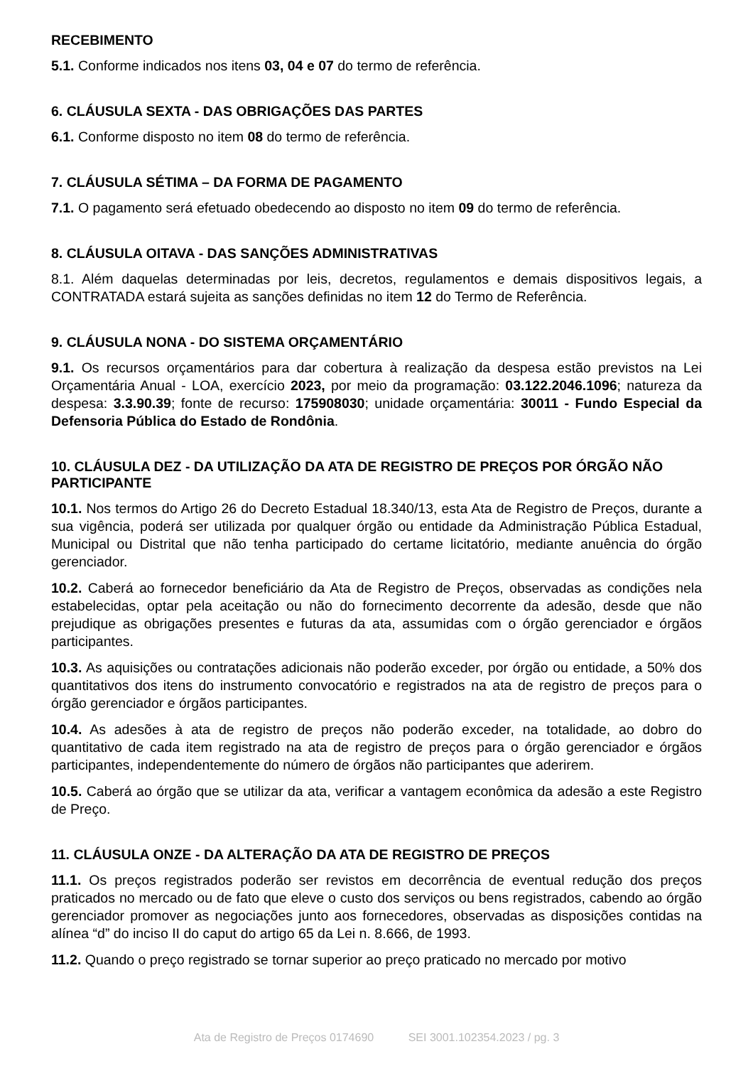RECEBIMENTO
5.1. Conforme indicados nos itens 03, 04 e 07 do termo de referência.
6. CLÁUSULA SEXTA - DAS OBRIGAÇÕES DAS PARTES
6.1. Conforme disposto no item 08 do termo de referência.
7. CLÁUSULA SÉTIMA – DA FORMA DE PAGAMENTO
7.1. O pagamento será efetuado obedecendo ao disposto no item 09 do termo de referência.
8. CLÁUSULA OITAVA - DAS SANÇÕES ADMINISTRATIVAS
8.1. Além daquelas determinadas por leis, decretos, regulamentos e demais dispositivos legais, a CONTRATADA estará sujeita as sanções definidas no item 12 do Termo de Referência.
9. CLÁUSULA NONA - DO SISTEMA ORÇAMENTÁRIO
9.1. Os recursos orçamentários para dar cobertura à realização da despesa estão previstos na Lei Orçamentária Anual - LOA, exercício 2023, por meio da programação: 03.122.2046.1096; natureza da despesa: 3.3.90.39; fonte de recurso: 175908030; unidade orçamentária: 30011 - Fundo Especial da Defensoria Pública do Estado de Rondônia.
10. CLÁUSULA DEZ - DA UTILIZAÇÃO DA ATA DE REGISTRO DE PREÇOS POR ÓRGÃO NÃO PARTICIPANTE
10.1. Nos termos do Artigo 26 do Decreto Estadual 18.340/13, esta Ata de Registro de Preços, durante a sua vigência, poderá ser utilizada por qualquer órgão ou entidade da Administração Pública Estadual, Municipal ou Distrital que não tenha participado do certame licitatório, mediante anuência do órgão gerenciador.
10.2. Caberá ao fornecedor beneficiário da Ata de Registro de Preços, observadas as condições nela estabelecidas, optar pela aceitação ou não do fornecimento decorrente da adesão, desde que não prejudique as obrigações presentes e futuras da ata, assumidas com o órgão gerenciador e órgãos participantes.
10.3. As aquisições ou contratações adicionais não poderão exceder, por órgão ou entidade, a 50% dos quantitativos dos itens do instrumento convocatório e registrados na ata de registro de preços para o órgão gerenciador e órgãos participantes.
10.4. As adesões à ata de registro de preços não poderão exceder, na totalidade, ao dobro do quantitativo de cada item registrado na ata de registro de preços para o órgão gerenciador e órgãos participantes, independentemente do número de órgãos não participantes que aderirem.
10.5. Caberá ao órgão que se utilizar da ata, verificar a vantagem econômica da adesão a este Registro de Preço.
11. CLÁUSULA ONZE - DA ALTERAÇÃO DA ATA DE REGISTRO DE PREÇOS
11.1. Os preços registrados poderão ser revistos em decorrência de eventual redução dos preços praticados no mercado ou de fato que eleve o custo dos serviços ou bens registrados, cabendo ao órgão gerenciador promover as negociações junto aos fornecedores, observadas as disposições contidas na alínea “d” do inciso II do caput do artigo 65 da Lei n. 8.666, de 1993.
11.2. Quando o preço registrado se tornar superior ao preço praticado no mercado por motivo
Ata de Registro de Preços 0174690 SEI 3001.102354.2023 / pg. 3